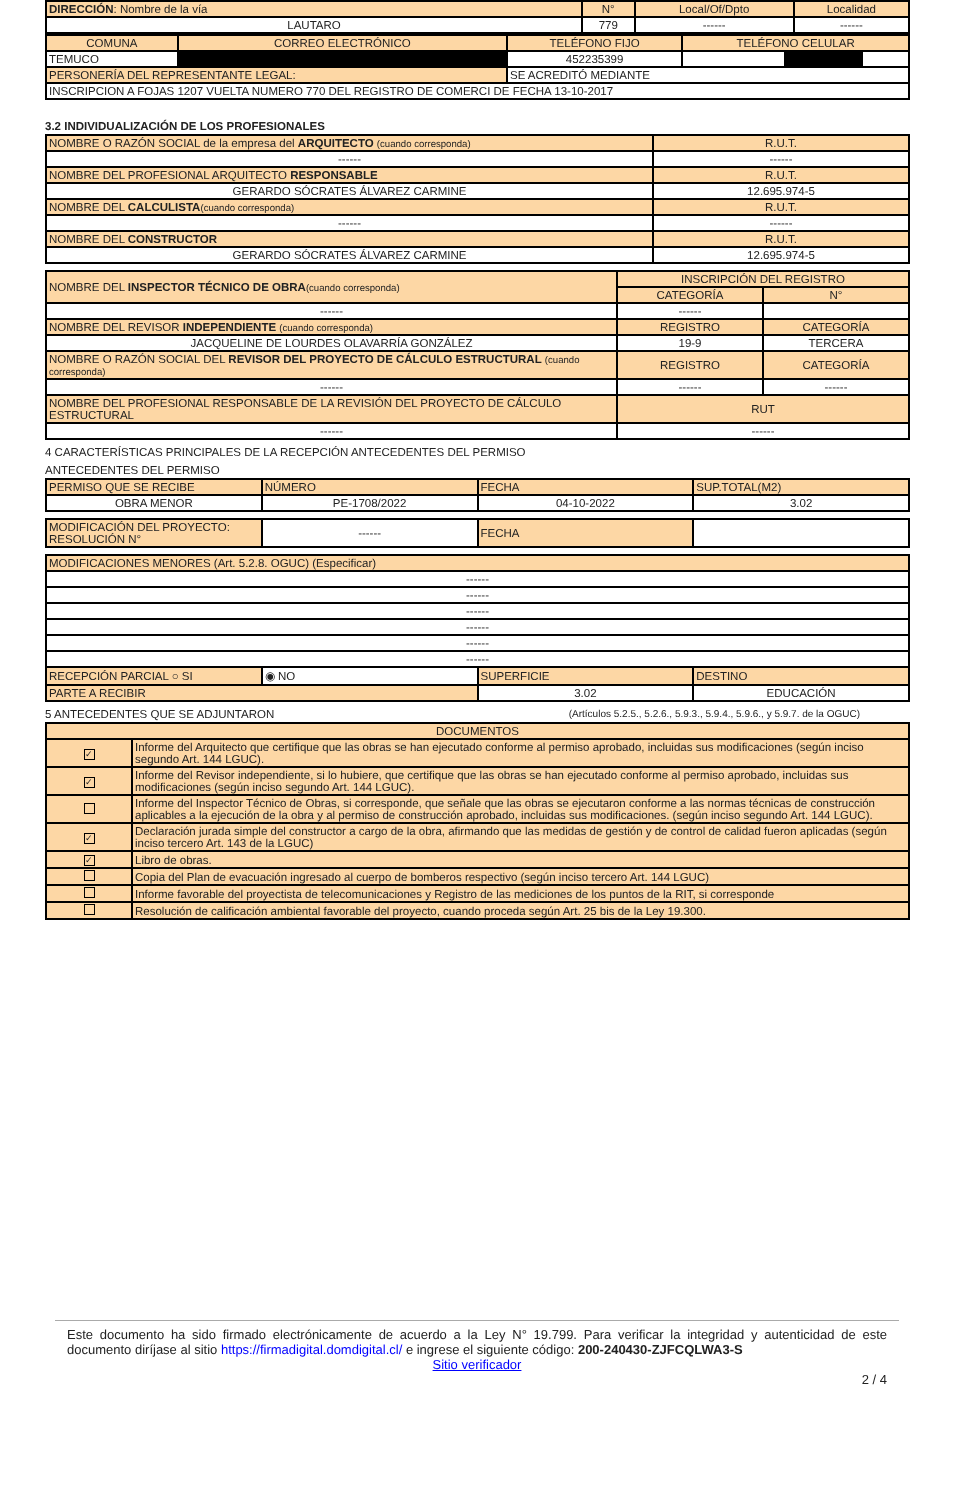| DIRECCIÓN : Nombre de la vía | N° | Local/Of/Dpto | Localidad |
| LAUTARO | 779 | ------ | ------ |
| COMUNA | CORREO ELECTRÓNICO | TELÉFONO FIJO | TELÉFONO CELULAR |
| TEMUCO | | 452235399 | |
| PERSONERÍA DEL REPRESENTANTE LEGAL: | | SE ACREDITÓ MEDIANTE | |
| INSCRIPCION A FOJAS 1207 VUELTA NUMERO 770 DEL REGISTRO DE COMERCI DE FECHA 13-10-2017 | | | |
3.2 INDIVIDUALIZACIÓN DE LOS PROFESIONALES
| NOMBRE O RAZÓN SOCIAL de la empresa del ARQUITECTO (cuando corresponda) | R.U.T. |
| ------ | ------ |
| NOMBRE DEL PROFESIONAL ARQUITECTO RESPONSABLE | R.U.T. |
| GERARDO SÓCRATES ÁLVAREZ CARMINE | 12.695.974-5 |
| NOMBRE DEL CALCULISTA (cuando corresponda) | R.U.T. |
| ------ | ------ |
| NOMBRE DEL CONSTRUCTOR | R.U.T. |
| GERARDO SÓCRATES ÁLVAREZ CARMINE | 12.695.974-5 |
| NOMBRE DEL INSPECTOR TÉCNICO DE OBRA (cuando corresponda) | INSCRIPCIÓN DEL REGISTRO | |
| | CATEGORÍA | N° |
| ------ | ------ | |
| NOMBRE DEL REVISOR INDEPENDIENTE (cuando corresponda) | REGISTRO | CATEGORÍA |
| JACQUELINE DE LOURDES OLAVARRÍA GONZÁLEZ | 19-9 | TERCERA |
| NOMBRE O RAZÓN SOCIAL DEL REVISOR DEL PROYECTO DE CÁLCULO ESTRUCTURAL (cuando corresponda) | REGISTRO | CATEGORÍA |
| ------ | ------ | ------ |
| NOMBRE DEL PROFESIONAL RESPONSABLE DE LA REVISIÓN DEL PROYECTO DE CÁLCULO ESTRUCTURAL | RUT | |
| ------ | ------ | |
4 CARACTERÍSTICAS PRINCIPALES DE LA RECEPCIÓN ANTECEDENTES DEL PERMISO
ANTECEDENTES DEL PERMISO
| PERMISO QUE SE RECIBE | NÚMERO | FECHA | SUP.TOTAL(M2) |
| OBRA MENOR | PE-1708/2022 | 04-10-2022 | 3.02 |
| MODIFICACIÓN DEL PROYECTO: RESOLUCIÓN N° | ------ | FECHA | |
| MODIFICACIONES MENORES (Art. 5.2.8. OGUC) (Especificar) | | | |
| ------ | | | |
| ------ | | | |
| ------ | | | |
| ------ | | | |
| ------ | | | |
| ------ | | | |
| RECEPCIÓN PARCIAL ○ SI | ◉ NO | SUPERFICIE | DESTINO |
| PARTE A RECIBIR | | 3.02 | EDUCACIÓN |
5 ANTECEDENTES QUE SE ADJUNTARON (Artículos 5.2.5., 5.2.6., 5.9.3., 5.9.4., 5.9.6., y 5.9.7. de la OGUC)
| DOCUMENTOS | |
| ✓ | Informe del Arquitecto que certifique que las obras se han ejecutado conforme al permiso aprobado, incluidas sus modificaciones (según inciso segundo Art. 144 LGUC). |
| ✓ | Informe del Revisor independiente, si lo hubiere, que certifique que las obras se han ejecutado conforme al permiso aprobado, incluidas sus modificaciones (según inciso segundo Art. 144 LGUC). |
| | Informe del Inspector Técnico de Obras, si corresponde, que señale que las obras se ejecutaron conforme a las normas técnicas de construcción aplicables a la ejecución de la obra y al permiso de construcción aprobado, incluidas sus modificaciones. (según inciso segundo Art. 144 LGUC). |
| ✓ | Declaración jurada simple del constructor a cargo de la obra, afirmando que las medidas de gestión y de control de calidad fueron aplicadas (según inciso tercero Art. 143 de la LGUC) |
| ✓ | Libro de obras. |
| | Copia del Plan de evacuación ingresado al cuerpo de bomberos respectivo (según inciso tercero Art. 144 LGUC) |
| | Informe favorable del proyectista de telecomunicaciones y Registro de las mediciones de los puntos de la RIT, si corresponde |
| | Resolución de calificación ambiental favorable del proyecto, cuando proceda según Art. 25 bis de la Ley 19.300. |
Este documento ha sido firmado electrónicamente de acuerdo a la Ley N° 19.799. Para verificar la integridad y autenticidad de este documento diríjase al sitio https://firmadigital.domdigital.cl/ e ingrese el siguiente código: 200-240430-ZJFCQLWA3-S
Sitio verificador
2 / 4